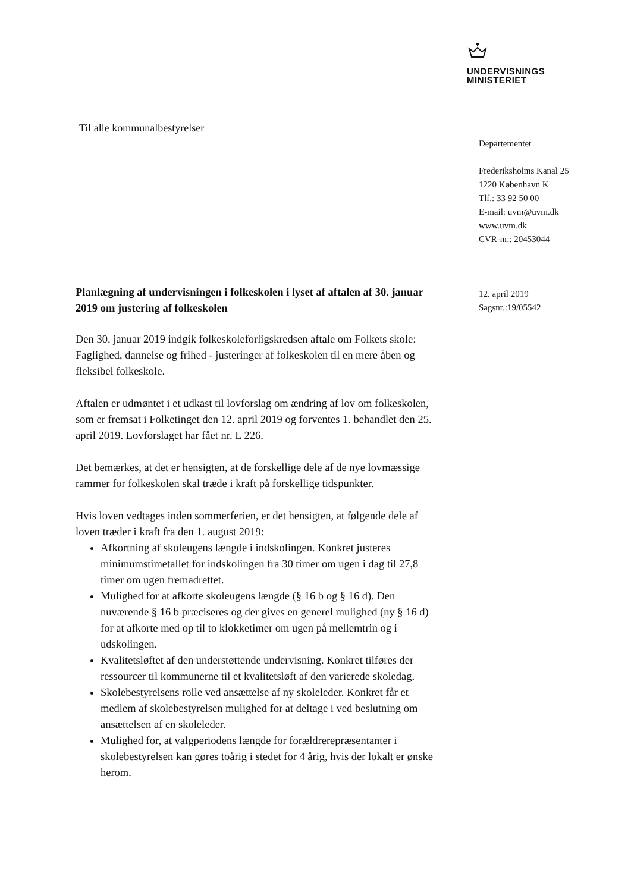UNDERVISNINGS
MINISTERIET
Til alle kommunalbestyrelser
Departementet
Frederiksholms Kanal 25
1220 København K
Tlf.: 33 92 50 00
E-mail: uvm@uvm.dk
www.uvm.dk
CVR-nr.: 20453044
12. april 2019
Sagsnr.:19/05542
Planlægning af undervisningen i folkeskolen i lyset af aftalen af 30. januar 2019 om justering af folkeskolen
Den 30. januar 2019 indgik folkeskoleforligskredsen aftale om Folkets skole: Faglighed, dannelse og frihed - justeringer af folkeskolen til en mere åben og fleksibel folkeskole.
Aftalen er udmøntet i et udkast til lovforslag om ændring af lov om folkeskolen, som er fremsat i Folketinget den 12. april 2019 og forventes 1. behandlet den 25. april 2019. Lovforslaget har fået nr. L 226.
Det bemærkes, at det er hensigten, at de forskellige dele af de nye lovmæssige rammer for folkeskolen skal træde i kraft på forskellige tidspunkter.
Hvis loven vedtages inden sommerferien, er det hensigten, at følgende dele af loven træder i kraft fra den 1. august 2019:
Afkortning af skoleugens længde i indskolingen. Konkret justeres minimumstimetallet for indskolingen fra 30 timer om ugen i dag til 27,8 timer om ugen fremadrettet.
Mulighed for at afkorte skoleugens længde (§ 16 b og § 16 d). Den nuværende § 16 b præciseres og der gives en generel mulighed (ny § 16 d) for at afkorte med op til to klokketimer om ugen på mellemtrin og i udskolingen.
Kvalitetsløftet af den understøttende undervisning. Konkret tilføres der ressourcer til kommunerne til et kvalitetsløft af den varierede skoledag.
Skolebestyrelsens rolle ved ansættelse af ny skoleleder. Konkret får et medlem af skolebestyrelsen mulighed for at deltage i ved beslutning om ansættelsen af en skoleleder.
Mulighed for, at valgperiodens længde for forældrerepræsentanter i skolebestyrelsen kan gøres toårig i stedet for 4 årig, hvis der lokalt er ønske herom.